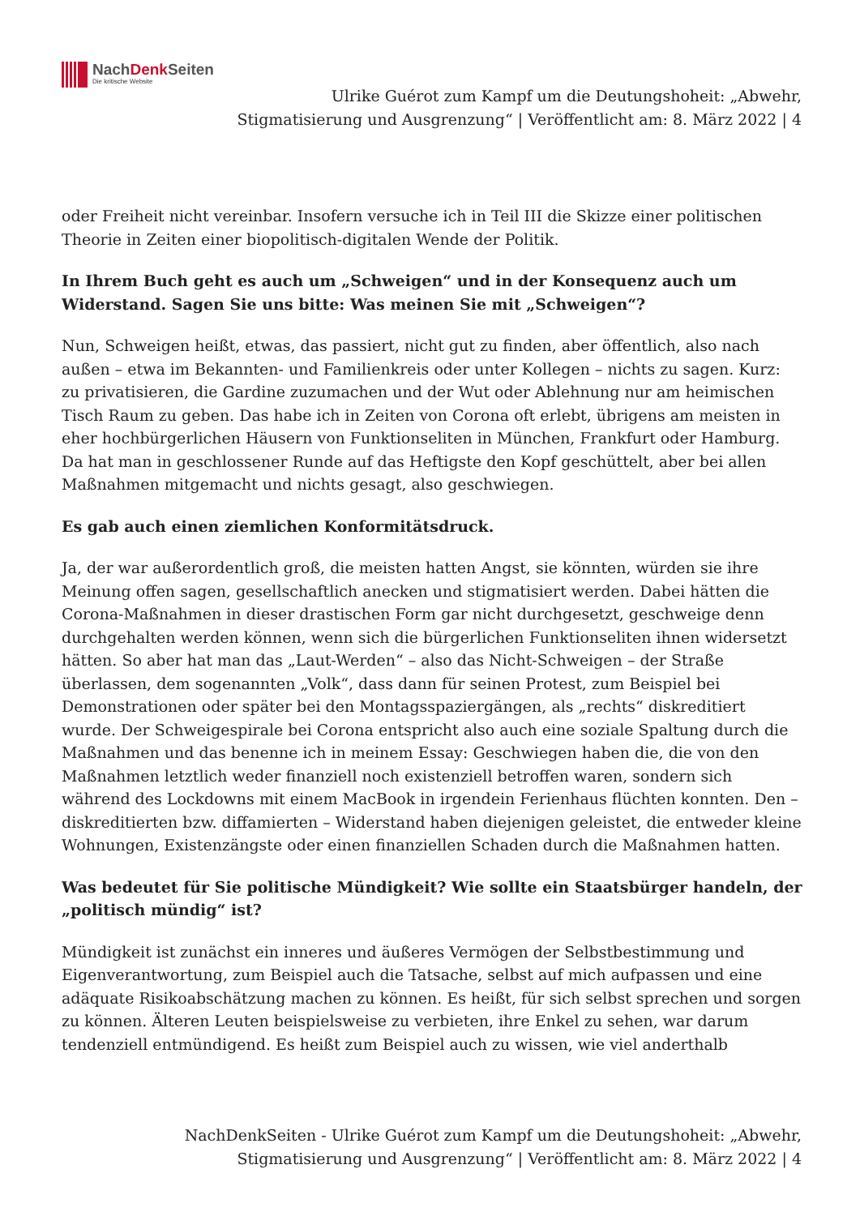NachDenk Seiten
Die kritische Website
Ulrike Guérot zum Kampf um die Deutungshoheit: „Abwehr, Stigmatisierung und Ausgrenzung“ | Veröffentlicht am: 8. März 2022 | 4
oder Freiheit nicht vereinbar. Insofern versuche ich in Teil III die Skizze einer politischen Theorie in Zeiten einer biopolitisch-digitalen Wende der Politik.
In Ihrem Buch geht es auch um „Schweigen“ und in der Konsequenz auch um Widerstand. Sagen Sie uns bitte: Was meinen Sie mit „Schweigen“?
Nun, Schweigen heißt, etwas, das passiert, nicht gut zu finden, aber öffentlich, also nach außen – etwa im Bekannten- und Familienkreis oder unter Kollegen – nichts zu sagen. Kurz: zu privatisieren, die Gardine zuzumachen und der Wut oder Ablehnung nur am heimischen Tisch Raum zu geben. Das habe ich in Zeiten von Corona oft erlebt, übrigens am meisten in eher hochbürgerlichen Häusern von Funktionseliten in München, Frankfurt oder Hamburg. Da hat man in geschlossener Runde auf das Heftigste den Kopf geschüttelt, aber bei allen Maßnahmen mitgemacht und nichts gesagt, also geschwiegen.
Es gab auch einen ziemlichen Konformitätsdruck.
Ja, der war außerordentlich groß, die meisten hatten Angst, sie könnten, würden sie ihre Meinung offen sagen, gesellschaftlich anecken und stigmatisiert werden. Dabei hätten die Corona-Maßnahmen in dieser drastischen Form gar nicht durchgesetzt, geschweige denn durchgehalten werden können, wenn sich die bürgerlichen Funktionseliten ihnen widersetzt hätten. So aber hat man das „Laut-Werden“ – also das Nicht-Schweigen – der Straße überlassen, dem sogenannten „Volk“, dass dann für seinen Protest, zum Beispiel bei Demonstrationen oder später bei den Montagsspaziergängen, als „rechts“ diskreditiert wurde. Der Schweigespirale bei Corona entspricht also auch eine soziale Spaltung durch die Maßnahmen und das benenne ich in meinem Essay: Geschwiegen haben die, die von den Maßnahmen letztlich weder finanziell noch existenziell betroffen waren, sondern sich während des Lockdowns mit einem MacBook in irgendein Ferienhaus flüchten konnten. Den – diskreditierten bzw. diffamierten – Widerstand haben diejenigen geleistet, die entweder kleine Wohnungen, Existenzängste oder einen finanziellen Schaden durch die Maßnahmen hatten.
Was bedeutet für Sie politische Mündigkeit? Wie sollte ein Staatsbürger handeln, der „politisch mündig“ ist?
Mündigkeit ist zunächst ein inneres und äußeres Vermögen der Selbstbestimmung und Eigenverantwortung, zum Beispiel auch die Tatsache, selbst auf mich aufpassen und eine adäquate Risikoabschätzung machen zu können. Es heißt, für sich selbst sprechen und sorgen zu können. Älteren Leuten beispielsweise zu verbieten, ihre Enkel zu sehen, war darum tendenziell entmündigend. Es heißt zum Beispiel auch zu wissen, wie viel anderthalb
NachDenkSeiten - Ulrike Guérot zum Kampf um die Deutungshoheit: „Abwehr, Stigmatisierung und Ausgrenzung“ | Veröffentlicht am: 8. März 2022 | 4